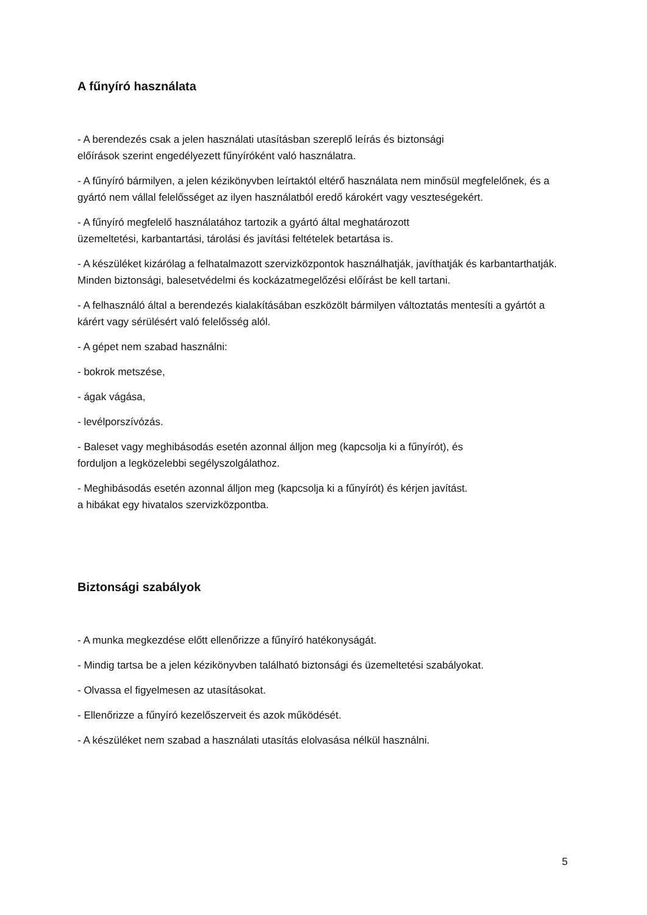A fűnyíró használata
- A berendezés csak a jelen használati utasításban szereplő leírás és biztonsági
előírások szerint engedélyezett fűnyíróként való használatra.
- A fűnyíró bármilyen, a jelen kézikönyvben leírtaktól eltérő használata nem minősül megfelelőnek, és a gyártó nem vállal felelősséget az ilyen használatból eredő károkért vagy veszteségekért.
- A fűnyíró megfelelő használatához tartozik a gyártó által meghatározott
üzemeltetési, karbantartási, tárolási és javítási feltételek betartása is.
- A készüléket kizárólag a felhatalmazott szervizközpontok használhatják, javíthatják és karbantarthatják. Minden biztonsági, balesetvédelmi és kockázatmegelőzési előírást be kell tartani.
- A felhasználó által a berendezés kialakításában eszközölt bármilyen változtatás mentesíti a gyártót a kárért vagy sérülésért való felelősség alól.
- A gépet nem szabad használni:
- bokrok metszése,
- ágak vágása,
- levélporszívózás.
- Baleset vagy meghibásodás esetén azonnal álljon meg (kapcsolja ki a fűnyírót), és
forduljon a legközelebbi segélyszolgálathoz.
- Meghibásodás esetén azonnal álljon meg (kapcsolja ki a fűnyírót) és kérjen javítást.
a hibákat egy hivatalos szervizközpontba.
Biztonsági szabályok
- A munka megkezdése előtt ellenőrizze a fűnyíró hatékonyságát.
- Mindig tartsa be a jelen kézikönyvben található biztonsági és üzemeltetési szabályokat.
- Olvassa el figyelmesen az utasításokat.
- Ellenőrizze a fűnyíró kezelőszerveit és azok működését.
- A készüléket nem szabad a használati utasítás elolvasása nélkül használni.
5